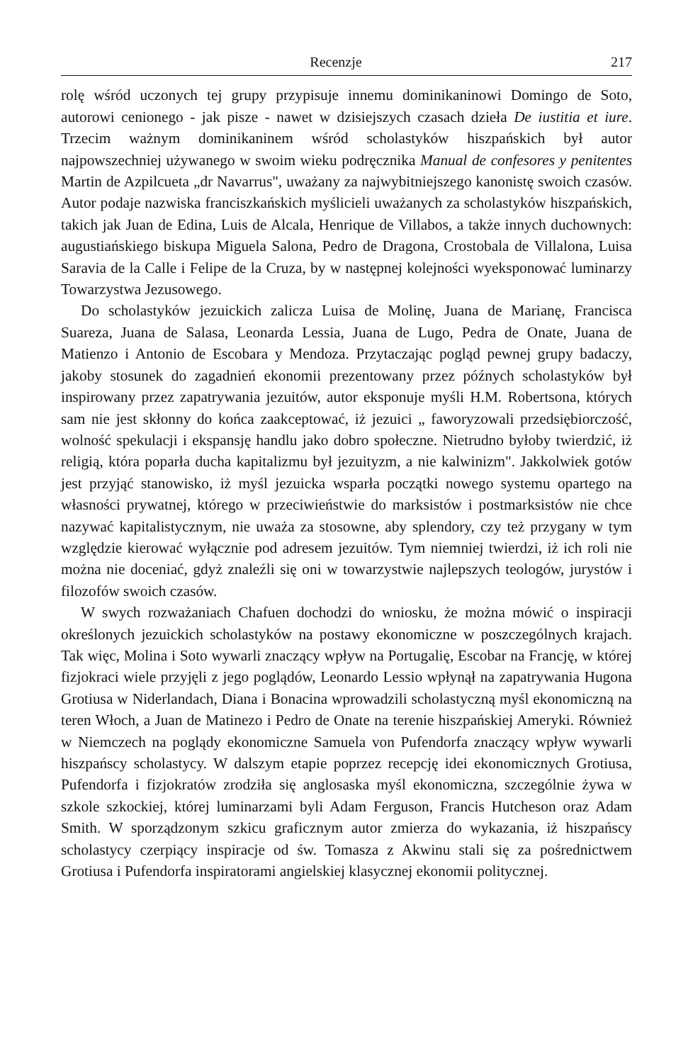Recenzje 217
rolę wśród uczonych tej grupy przypisuje innemu dominikaninowi Domingo de Soto, autorowi cenionego - jak pisze - nawet w dzisiejszych czasach dzieła De iustitia et iure. Trzecim ważnym dominikaninem wśród scholastyków hiszpańskich był autor najpowszechniej używanego w swoim wieku podręcznika Manual de confesores y penitentes Martin de Azpilcueta „dr Navarrus", uważany za najwybitniejszego kanonistę swoich czasów. Autor podaje nazwiska franciszkańskich myślicieli uważanych za scholastyków hiszpańskich, takich jak Juan de Edina, Luis de Alcala, Henrique de Villabos, a także innych duchownych: augustiańskiego biskupa Miguela Salona, Pedro de Dragona, Crostobala de Villalona, Luisa Saravia de la Calle i Felipe de la Cruza, by w następnej kolejności wyeksponować luminarzy Towarzystwa Jezusowego.
Do scholastyków jezuickich zalicza Luisa de Molinę, Juana de Marianę, Francisca Suareza, Juana de Salasa, Leonarda Lessia, Juana de Lugo, Pedra de Onate, Juana de Matienzo i Antonio de Escobara y Mendoza. Przytaczając pogląd pewnej grupy badaczy, jakoby stosunek do zagadnień ekonomii prezentowany przez późnych scholastyków był inspirowany przez zapatrywania jezuitów, autor eksponuje myśli H.M. Robertsona, których sam nie jest skłonny do końca zaakceptować, iż jezuici „ faworyzowali przedsiębiorczość, wolność spekulacji i ekspansję handlu jako dobro społeczne. Nietrudno byłoby twierdzić, iż religią, która poparła ducha kapitalizmu był jezuityzm, a nie kalwinizm". Jakkolwiek gotów jest przyjąć stanowisko, iż myśl jezuicka wsparła początki nowego systemu opartego na własności prywatnej, którego w przeciwieństwie do marksistów i postmarksistów nie chce nazywać kapitalistycznym, nie uważa za stosowne, aby splendory, czy też przygany w tym względzie kierować wyłącznie pod adresem jezuitów. Tym niemniej twierdzi, iż ich roli nie można nie doceniać, gdyż znaleźli się oni w towarzystwie najlepszych teologów, jurystów i filozofów swoich czasów.
W swych rozważaniach Chafuen dochodzi do wniosku, że można mówić o inspiracji określonych jezuickich scholastyków na postawy ekonomiczne w poszczególnych krajach. Tak więc, Molina i Soto wywarli znaczący wpływ na Portugalię, Escobar na Francję, w której fizjokraci wiele przyjęli z jego poglądów, Leonardo Lessio wpłynął na zapatrywania Hugona Grotiusa w Niderlandach, Diana i Bonacina wprowadzili scholastyczną myśl ekonomiczną na teren Włoch, a Juan de Matinezo i Pedro de Onate na terenie hiszpańskiej Ameryki. Również w Niemczech na poglądy ekonomiczne Samuela von Pufendorfa znaczący wpływ wywarli hiszpańscy scholastycy. W dalszym etapie poprzez recepcję idei ekonomicznych Grotiusa, Pufendorfa i fizjokratów zrodziła się anglosaska myśl ekonomiczna, szczególnie żywa w szkole szkockiej, której luminarzami byli Adam Ferguson, Francis Hutcheson oraz Adam Smith. W sporządzonym szkicu graficznym autor zmierza do wykazania, iż hiszpańscy scholastycy czerpiący inspiracje od św. Tomasza z Akwinu stali się za pośrednictwem Grotiusa i Pufendorfa inspiratorami angielskiej klasycznej ekonomii politycznej.